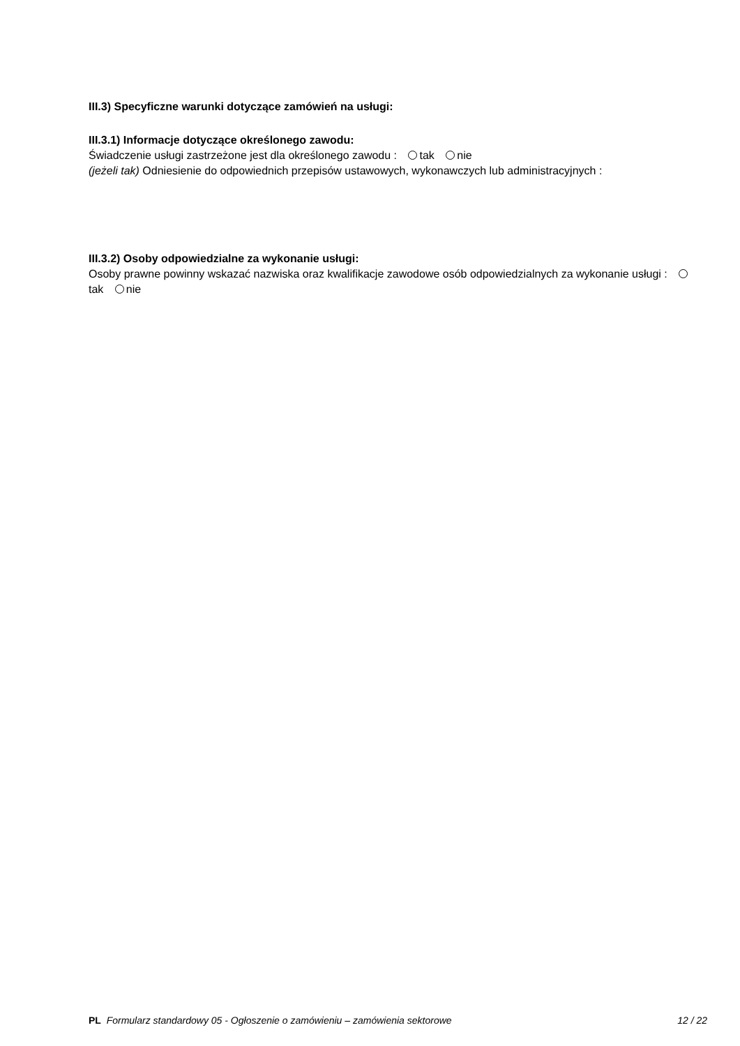III.3) Specyficzne warunki dotyczące zamówień na usługi:
III.3.1) Informacje dotyczące określonego zawodu:
Świadczenie usługi zastrzeżone jest dla określonego zawodu : tak nie
(jeżeli tak) Odniesienie do odpowiednich przepisów ustawowych, wykonawczych lub administracyjnych :
III.3.2) Osoby odpowiedzialne za wykonanie usługi:
Osoby prawne powinny wskazać nazwiska oraz kwalifikacje zawodowe osób odpowiedzialnych za wykonanie usługi : tak nie
PL Formularz standardowy 05 - Ogłoszenie o zamówieniu – zamówienia sektorowe 12 / 22